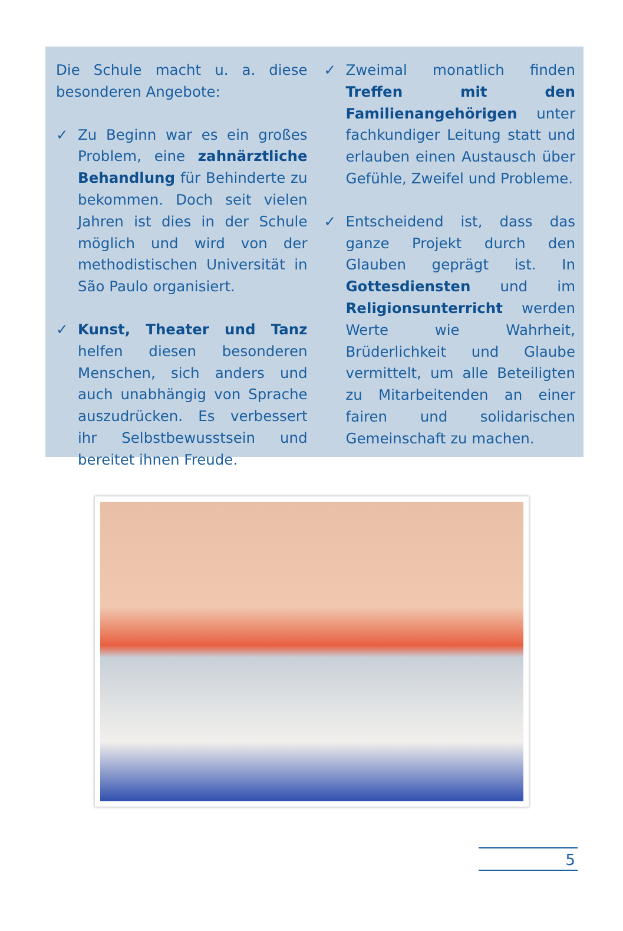Die Schule macht u. a. diese besonderen Angebote:
✓ Zu Beginn war es ein großes Problem, eine zahnärztliche Behandlung für Behinderte zu bekommen. Doch seit vielen Jahren ist dies in der Schule möglich und wird von der methodistischen Universität in São Paulo organisiert.
✓ Kunst, Theater und Tanz helfen diesen besonderen Menschen, sich anders und auch unabhängig von Sprache auszudrücken. Es verbessert ihr Selbstbewusstsein und bereitet ihnen Freude.
✓ Zweimal monatlich finden Treffen mit den Familienangehörigen unter fachkundiger Leitung statt und erlauben einen Austausch über Gefühle, Zweifel und Probleme.
✓ Entscheidend ist, dass das ganze Projekt durch den Glauben geprägt ist. In Gottesdiensten und im Religionsunterricht werden Werte wie Wahrheit, Brüderlichkeit und Glaube vermittelt, um alle Beteiligten zu Mitarbeitenden an einer fairen und solidarischen Gemeinschaft zu machen.
5